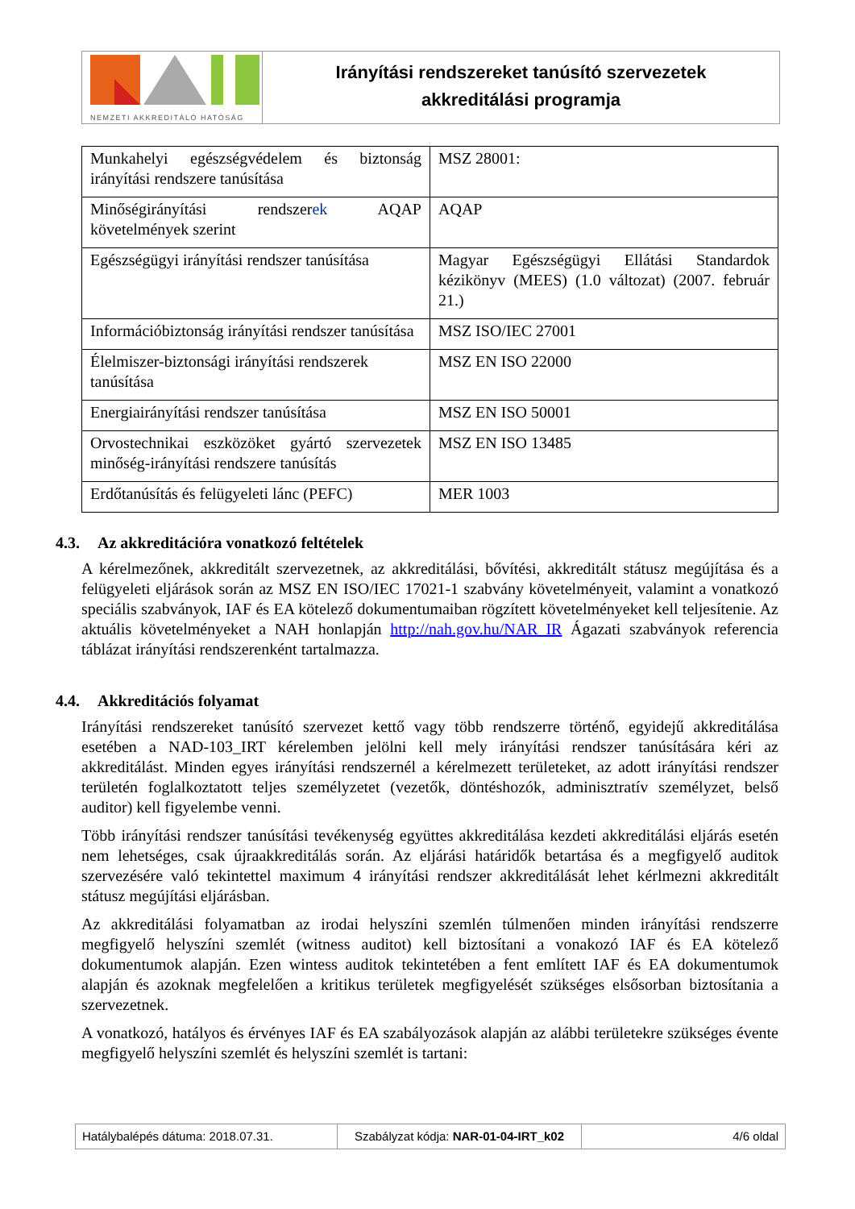NEMZETI AKKREDITÁLÓ HATÓSÁG
Irányítási rendszereket tanúsító szervezetek
akkreditálási programja
| Munkahelyi egészségvédelem és biztonság irányítási rendszere tanúsítása | MSZ 28001: |
| Minőségirányítási rendszer ek AQAP követelmények szerint | AQAP |
| Egészségügyi irányítási rendszer tanúsítása | Magyar Egészségügyi Ellátási Standardok kézikönyv (MEES) (1.0 változat) (2007. február 21.) |
| Információbiztonság irányítási rendszer tanúsítása | MSZ ISO/IEC 27001 |
| Élelmiszer-biztonsági irányítási rendszerek tanúsítása | MSZ EN ISO 22000 |
| Energiairányítási rendszer tanúsítása | MSZ EN ISO 50001 |
| Orvostechnikai eszközöket gyártó szervezetek minőség-irányítási rendszere tanúsítás | MSZ EN ISO 13485 |
| Erdőtanúsítás és felügyeleti lánc (PEFC) | MER 1003 |
4.3. Az akkreditációra vonatkozó feltételek
A kérelmezőnek, akkreditált szervezetnek, az akkreditálási, bővítési, akkreditált státusz megújítása és a felügyeleti eljárások során az MSZ EN ISO/IEC 17021-1 szabvány követelményeit, valamint a vonatkozó speciális szabványok, IAF és EA kötelező dokumentumaiban rögzített követelményeket kell teljesítenie. Az aktuális követelményeket a NAH honlapján http://nah.gov.hu/NAR_IR Ágazati szabványok referencia táblázat irányítási rendszerenként tartalmazza.
4.4. Akkreditációs folyamat
Irányítási rendszereket tanúsító szervezet kettő vagy több rendszerre történő, egyidejű akkreditálása esetében a NAD-103_IRT kérelemben jelölni kell mely irányítási rendszer tanúsítására kéri az akkreditálást. Minden egyes irányítási rendszernél a kérelmezett területeket, az adott irányítási rendszer területén foglalkoztatott teljes személyzetet (vezetők, döntéshozók, adminisztratív személyzet, belső auditor) kell figyelembe venni.
Több irányítási rendszer tanúsítási tevékenység együttes akkreditálása kezdeti akkreditálási eljárás esetén nem lehetséges, csak újraakkreditálás során. Az eljárási határidők betartása és a megfigyelő auditok szervezésére való tekintettel maximum 4 irányítási rendszer akkreditálását lehet kérlmezni akkreditált státusz megújítási eljárásban.
Az akkreditálási folyamatban az irodai helyszíni szemlén túlmenően minden irányítási rendszerre megfigyelő helyszíni szemlét (witness auditot) kell biztosítani a vonakozó IAF és EA kötelező dokumentumok alapján. Ezen wintess auditok tekintetében a fent említett IAF és EA dokumentumok alapján és azoknak megfelelően a kritikus területek megfigyelését szükséges elsősorban biztosítania a szervezetnek.
A vonatkozó, hatályos és érvényes IAF és EA szabályozások alapján az alábbi területekre szükséges évente megfigyelő helyszíni szemlét és helyszíni szemlét is tartani:
Hatálybalépés dátuma: 2018.07.31. Szabályzat kódja: NAR-01-04-IRT_k02
4/6 oldal